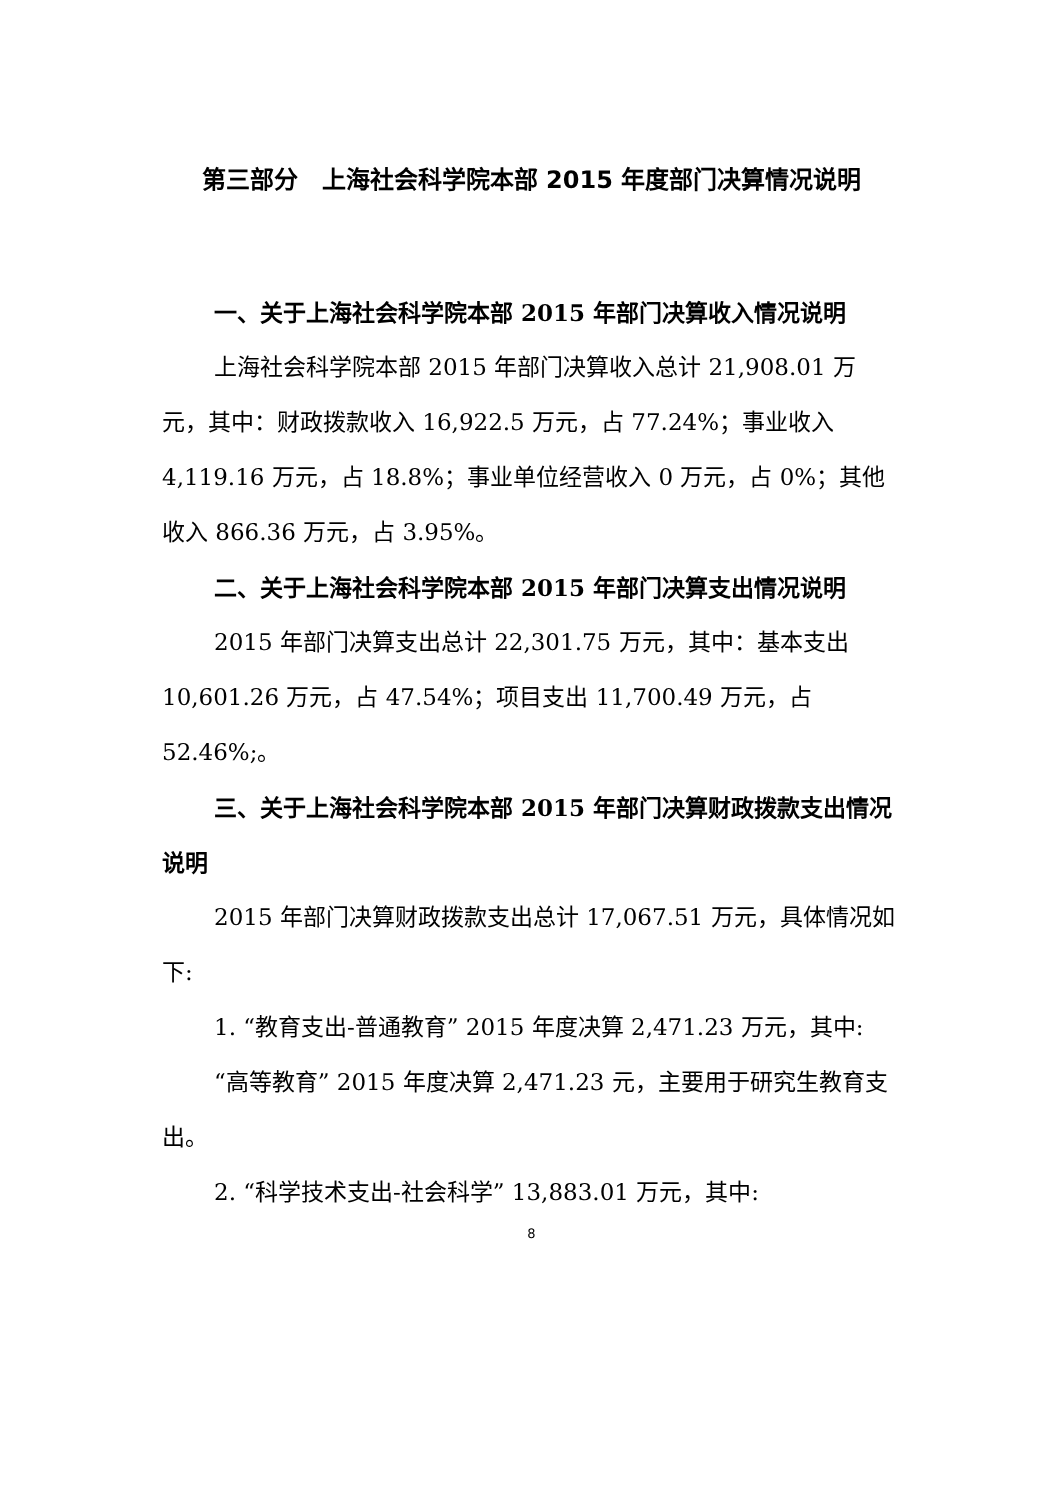第三部分　上海社会科学院本部 2015 年度部门决算情况说明
一、关于上海社会科学院本部 2015 年部门决算收入情况说明
上海社会科学院本部 2015 年部门决算收入总计 21,908.01 万元，其中：财政拨款收入 16,922.5 万元，占 77.24%；事业收入 4,119.16 万元，占 18.8%；事业单位经营收入 0 万元，占 0%；其他收入 866.36 万元，占 3.95%。
二、关于上海社会科学院本部 2015 年部门决算支出情况说明
2015 年部门决算支出总计 22,301.75 万元，其中：基本支出 10,601.26 万元，占 47.54%；项目支出 11,700.49 万元，占 52.46%;。
三、关于上海社会科学院本部 2015 年部门决算财政拨款支出情况说明
2015 年部门决算财政拨款支出总计 17,067.51 万元，具体情况如下:
1. “教育支出-普通教育” 2015 年度决算 2,471.23 万元，其中:
“高等教育” 2015 年度决算 2,471.23 元，主要用于研究生教育支出。
2. “科学技术支出-社会科学” 13,883.01 万元，其中:
8